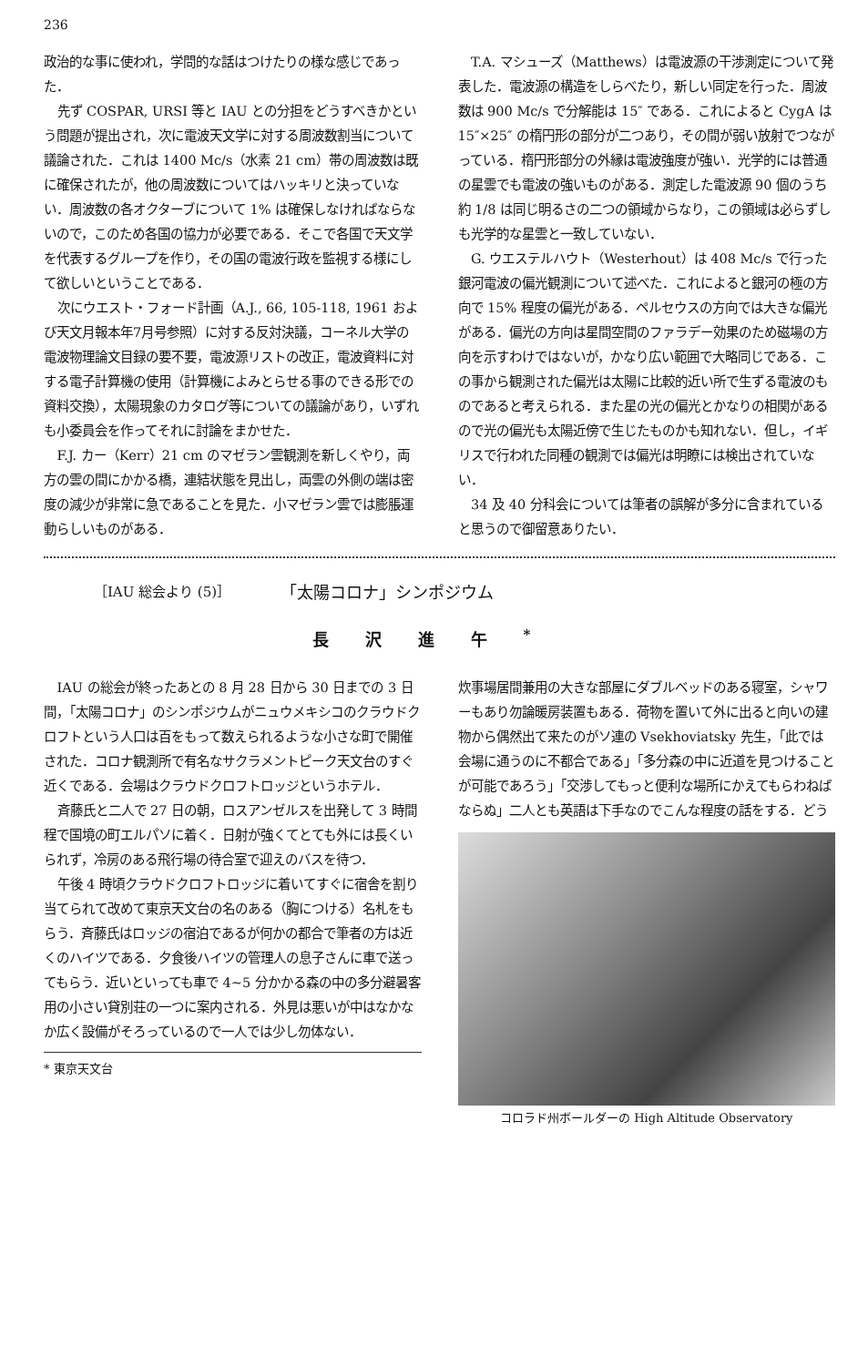236
政治的な事に使われ，学問的な話はつけたりの様な感じであった．
先ず COSPAR, URSI 等と IAU との分担をどうすべきかという問題が提出され，次に電波天文学に対する周波数割当について議論された．これは 1400 Mc/s（水素 21 cm）帯の周波数は既に確保されたが，他の周波数についてはハッキリと決っていない．周波数の各オクターブについて 1% は確保しなければならないので，このため各国の協力が必要である．そこで各国で天文学を代表するグループを作り，その国の電波行政を監視する様にして欲しいということである．
次にウエスト・フォード計画（A.J., 66, 105-118, 1961 および天文月報本年7月号参照）に対する反対決議，コーネル大学の電波物理論文目録の要不要，電波源リストの改正，電波資料に対する電子計算機の使用（計算機によみとらせる事のできる形での資料交換），太陽現象のカタログ等についての議論があり，いずれも小委員会を作ってそれに討論をまかせた．
F.J. カー（Kerr）21 cm のマゼラン雲観測を新しくやり，両方の雲の間にかかる橋，連結状態を見出し，両雲の外側の端は密度の減少が非常に急であることを見た．小マゼラン雲では膨脹運動らしいものがある．
T.A. マシューズ（Matthews）は電波源の干渉測定について発表した．電波源の構造をしらべたり，新しい同定を行った．周波数は 900 Mc/s で分解能は 15″ である．これによると CygA は 15″×25″ の楕円形の部分が二つあり，その間が弱い放射でつながっている．楕円形部分の外縁は電波強度が強い．光学的には普通の星雲でも電波の強いものがある．測定した電波源 90 個のうち約 1/8 は同じ明るさの二つの領域からなり，この領域は必らずしも光学的な星雲と一致していない．
G. ウエステルハウト（Westerhout）は 408 Mc/s で行った銀河電波の偏光観測について述べた．これによると銀河の極の方向で 15% 程度の偏光がある．ペルセウスの方向では大きな偏光がある．偏光の方向は星間空間のファラデー効果のため磁場の方向を示すわけではないが，かなり広い範囲で大略同じである．この事から観測された偏光は太陽に比較的近い所で生ずる電波のものであると考えられる．また星の光の偏光とかなりの相関があるので光の偏光も太陽近傍で生じたものかも知れない．但し，イギリスで行われた同種の観測では偏光は明瞭には検出されていない．
34 及 40 分科会については筆者の誤解が多分に含まれていると思うので御留意ありたい．
［IAU 総会より (5)］ 「太陽コロナ」シンポジウム
長沢進午<sup>*</sup>
IAU の総会が終ったあとの 8 月 28 日から 30 日までの 3 日間，「太陽コロナ」のシンポジウムがニュウメキシコのクラウドクロフトという人口は百をもって数えられるような小さな町で開催された．コロナ観測所で有名なサクラメントピーク天文台のすぐ近くである．会場はクラウドクロフトロッジというホテル．
斉藤氏と二人で 27 日の朝，ロスアンゼルスを出発して 3 時間程で国境の町エルパソに着く．日射が強くてとても外には長くいられず，冷房のある飛行場の待合室で迎えのバスを待つ．
午後 4 時頃クラウドクロフトロッジに着いてすぐに宿舎を割り当てられて改めて東京天文台の名のある（胸につける）名札をもらう．斉藤氏はロッジの宿泊であるが何かの都合で筆者の方は近くのハイツである．夕食後ハイツの管理人の息子さんに車で送ってもらう．近いといっても車で 4~5 分かかる森の中の多分避暑客用の小さい貸別荘の一つに案内される．外見は悪いが中はなかなか広く設備がそろっているので一人では少し勿体ない．
* 東京天文台
炊事場居間兼用の大きな部屋にダブルベッドのある寝室，シャワーもあり勿論暖房装置もある．荷物を置いて外に出ると向いの建物から偶然出て来たのがソ連の Vsekhoviatsky 先生，「此では会場に通うのに不都合である」「多分森の中に近道を見つけることが可能であろう」「交渉してもっと便利な場所にかえてもらわねばならぬ」二人とも英語は下手なのでこんな程度の話をする．どう
コロラド州ボールダーの High Altitude Observatory